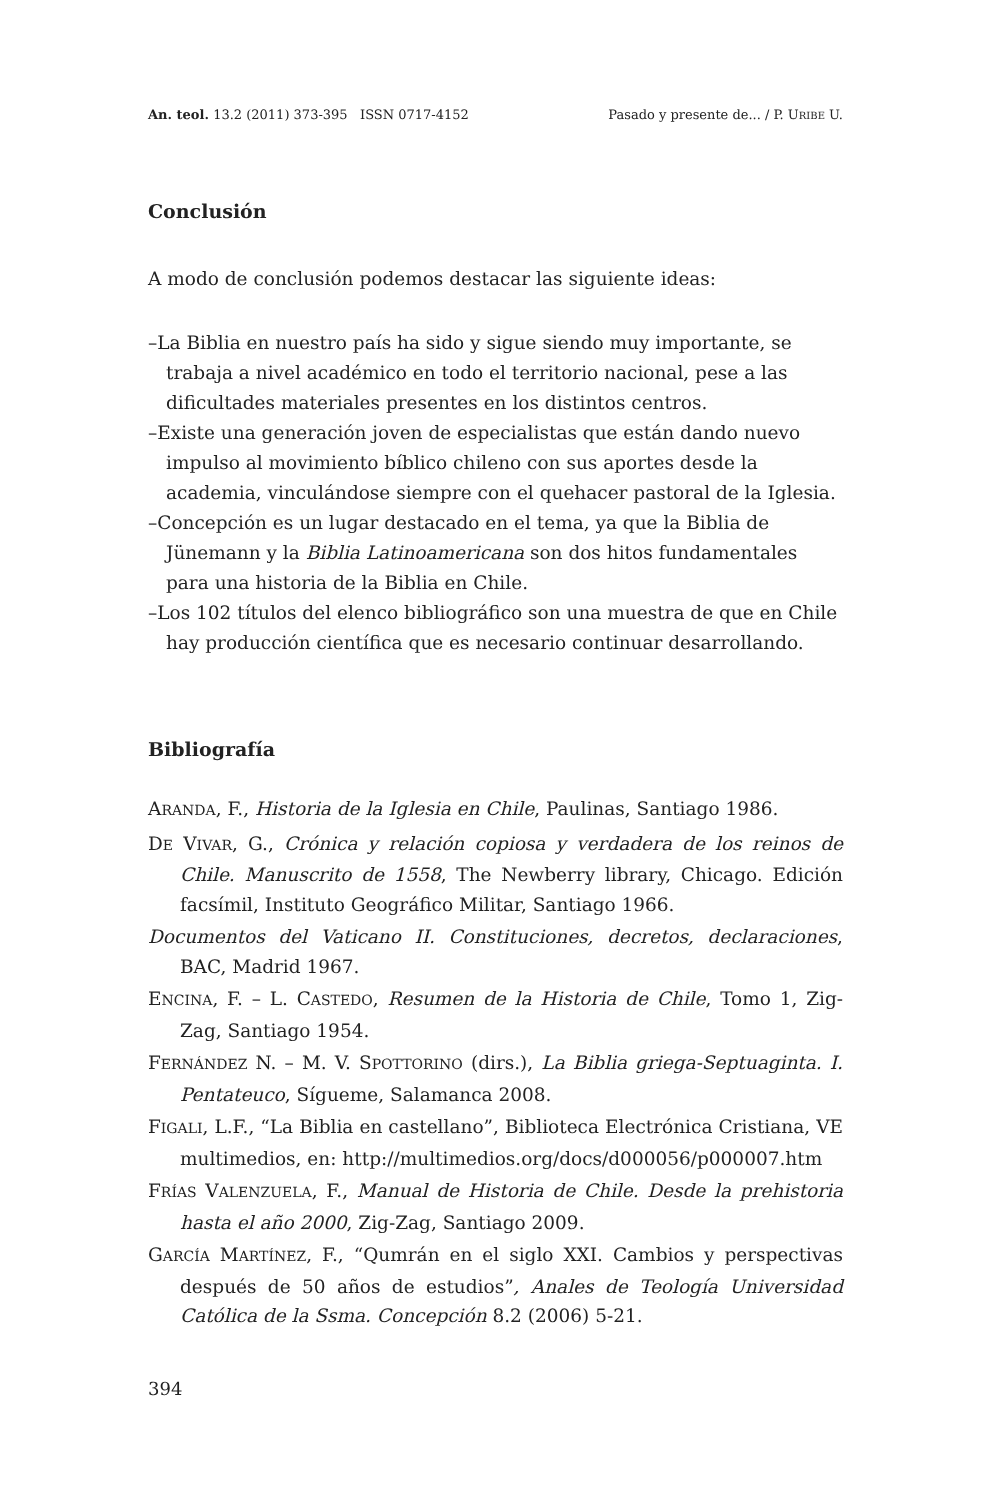An. teol. 13.2 (2011) 373-395 ISSN 0717-4152 Pasado y presente de... / P. URIBE U.
Conclusión
A modo de conclusión podemos destacar las siguiente ideas:
–La Biblia en nuestro país ha sido y sigue siendo muy importante, se trabaja a nivel académico en todo el territorio nacional, pese a las dificultades materiales presentes en los distintos centros.
–Existe una generación joven de especialistas que están dando nuevo impulso al movimiento bíblico chileno con sus aportes desde la academia, vinculándose siempre con el quehacer pastoral de la Iglesia.
–Concepción es un lugar destacado en el tema, ya que la Biblia de Jünemann y la Biblia Latinoamericana son dos hitos fundamentales para una historia de la Biblia en Chile.
–Los 102 títulos del elenco bibliográfico son una muestra de que en Chile hay producción científica que es necesario continuar desarrollando.
Bibliografía
ARANDA, F., Historia de la Iglesia en Chile, Paulinas, Santiago 1986.
DE VIVAR, G., Crónica y relación copiosa y verdadera de los reinos de Chile. Manuscrito de 1558, The Newberry library, Chicago. Edición facsímil, Instituto Geográfico Militar, Santiago 1966.
Documentos del Vaticano II. Constituciones, decretos, declaraciones, BAC, Madrid 1967.
ENCINA, F. – L. CASTEDO, Resumen de la Historia de Chile, Tomo 1, Zig-Zag, Santiago 1954.
FERNÁNDEZ N. – M. V. SPOTTORINO (dirs.), La Biblia griega-Septuaginta. I. Pentateuco, Sígueme, Salamanca 2008.
FIGALI, L.F., “La Biblia en castellano”, Biblioteca Electrónica Cristiana, VE multimedios, en: http://multimedios.org/docs/d000056/p000007.htm
FRÍAS VALENZUELA, F., Manual de Historia de Chile. Desde la prehistoria hasta el año 2000, Zig-Zag, Santiago 2009.
GARCÍA MARTÍNEZ, F., “Qumrán en el siglo XXI. Cambios y perspectivas después de 50 años de estudios”, Anales de Teología Universidad Católica de la Ssma. Concepción 8.2 (2006) 5-21.
394